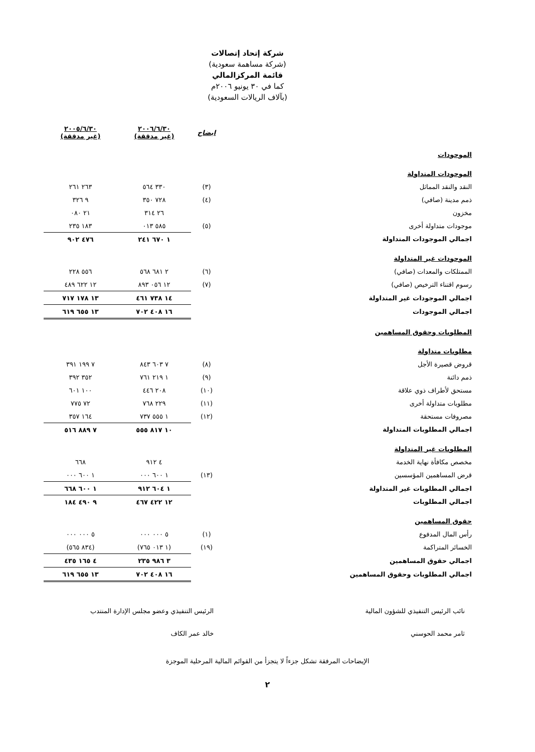شركة إتحاد إتصالات
(شركة مساهمة سعودية)
قائمة المركزالمالي
كما في ٣٠ يونيو ٢٠٠٦م
(بآلاف الريالات السعودية)
| | ايضاح | ٢٠٠٦/٦/٣٠ (غير مدققة) | ٢٠٠٥/٦/٣٠ (غير مدققة) |
| --- | --- | --- | --- |
| الموجودات | | | |
| الموجودات المتداولة | | | |
| النقد والنقد المماثل | (٣) | ٣٣٠ ٥٦٤ | ٢٦٣ ٢٦١ |
| ذمم مدينة (صافي) | (٤) | ٧٢٨ ٣٥٠ | ٩ ٣٢٦ |
| مخزون | | ٢٦ ٣١٤ | ٢١ ٠٨٠ |
| موجودات متداولة أخرى | (٥) | ٥٨٥ ٠١٣ | ١٨٣ ٢٣٥ |
| اجمالي الموجودات المتداولة | | ١ ٦٧٠ ٢٤١ | ٤٧٦ ٩٠٢ |
| الموجودات غير المتداولة | | | |
| الممتلكات والمعدات (صافي) | (٦) | ٢ ٦٨١ ٥٦٨ | ٥٥٦ ٢٢٨ |
| رسوم اقتناء الترخيص (صافي) | (٧) | ١٢ ٠٥٦ ٨٩٣ | ١٢ ٦٢٢ ٤٨٩ |
| اجمالي الموجودات غير المتداولة | | ١٤ ٧٣٨ ٤٦١ | ١٣ ١٧٨ ٧١٧ |
| اجمالي الموجودات | | ١٦ ٤٠٨ ٧٠٢ | ١٣ ٦٥٥ ٦١٩ |
| المطلوبات وحقوق المساهمين | | | |
| مطلوبات متداولة | | | |
| قروض قصيرة الأجل | (٨) | ٧ ٦٠٣ ٨٤٣ | ٧ ١٩٩ ٣٩١ |
| ذمم دائنة | (٩) | ١ ٢١٩ ٧٦١ | ٣٥٢ ٣٩٢ |
| مستحق لأطراف ذوي علاقة | (١٠) | ٢٠٨ ٤٤٦ | ١٠٠ ٦٠١ |
| مطلوبات متداولة أخرى | (١١) | ٢٢٩ ٧٦٨ | ٧٢ ٧٧٥ |
| مصروفات مستحقة | (١٢) | ١ ٥٥٥ ٧٣٧ | ١٦٤ ٣٥٧ |
| اجمالي المطلوبات المتداولة | | ١٠ ٨١٧ ٥٥٥ | ٧ ٨٨٩ ٥١٦ |
| المطلوبات غير المتداولة | | | |
| مخصص مكافأة نهاية الخدمة | | ٤ ٩١٢ | ٦٦٨ |
| قرض المساهمين المؤسسين | (١٣) | ١ ٦٠٠ ٠٠٠ | ١ ٦٠٠ ٠٠٠ |
| اجمالي المطلوبات غير المتداولة | | ١ ٦٠٤ ٩١٢ | ١ ٦٠٠ ٦٦٨ |
| اجمالي المطلوبات | | ١٢ ٤٢٢ ٤٦٧ | ٩ ٤٩٠ ١٨٤ |
| حقوق المساهمين | | | |
| رأس المال المدفوع | (١) | ٥ ٠٠٠ ٠٠٠ | ٥ ٠٠٠ ٠٠٠ |
| الخسائر المتراكمة | (١٩) | (١ ٠١٣ ٧٦٥) | (٨٣٤ ٥٦٥) |
| اجمالي حقوق المساهمين | | ٣ ٩٨٦ ٢٣٥ | ٤ ١٦٥ ٤٣٥ |
| اجمالي المطلوبات وحقوق المساهمين | | ١٦ ٤٠٨ ٧٠٢ | ١٣ ٦٥٥ ٦١٩ |
نائب الرئيس التنفيذي للشؤون المالية
ثامر محمد الحوسني
الرئيس التنفيذي وعضو مجلس الإدارة المنتدب
خالد عمر الكاف
الإيضاحات المرفقة تشكل جزءاً لا يتجزأ من القوائم المالية المرحلية الموجزة
٢